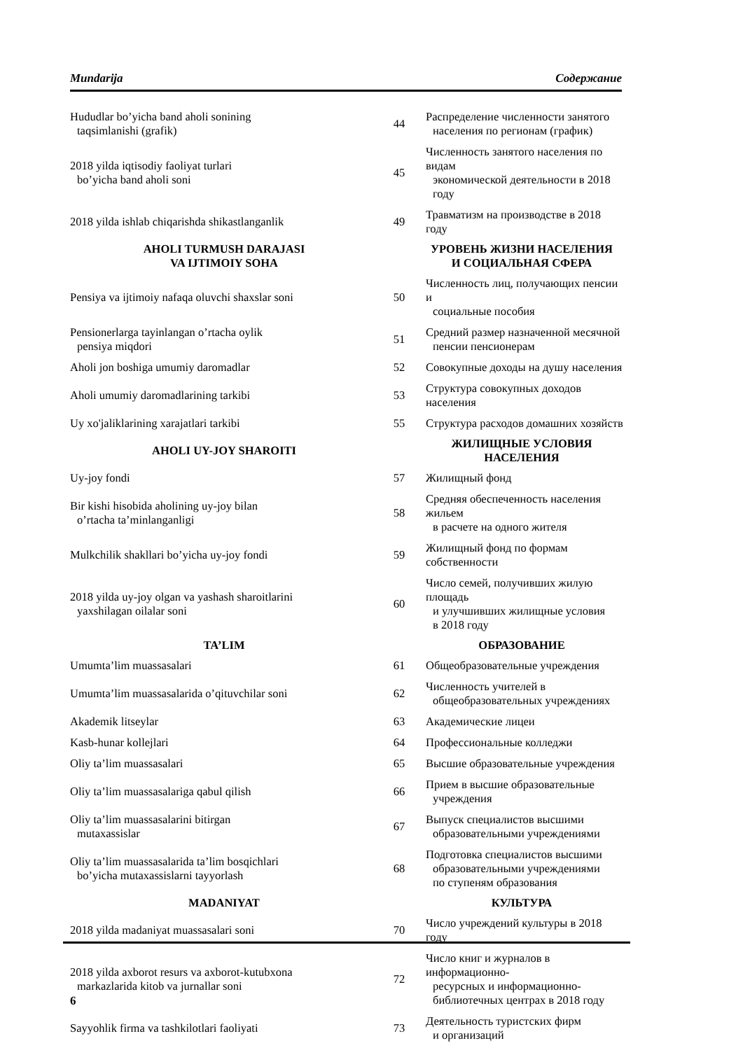Mundarija Содержание
| Hududlar bo’yicha band aholi sonining taqsimlanishi (grafik) | 44 | Распределение численности занятого населения по регионам (график) |
| 2018 yilda iqtisodiy faoliyat turlari bo’yicha band aholi soni | 45 | Численность занятого населения по видам экономической деятельности в 2018 году |
| 2018 yilda ishlab chiqarishda shikastlanganlik | 49 | Травматизм на производстве в 2018 году |
| AHOLI TURMUSH DARAJASI VA IJTIMOIY SOHA | | УРОВЕНЬ ЖИЗНИ НАСЕЛЕНИЯ И СОЦИАЛЬНАЯ СФЕРА |
| Pensiya va ijtimoiy nafaqa oluvchi shaxslar soni | 50 | Численность лиц, получающих пенсии и социальные пособия |
| Pensionerlarga tayinlangan o’rtacha oylik pensiya miqdori | 51 | Средний размер назначенной месячной пенсии пенсионерам |
| Aholi jon boshiga umumiy daromadlar | 52 | Совокупные доходы на душу населения |
| Aholi umumiy daromadlarining tarkibi | 53 | Структура совокупных доходов населения |
| Uy xo'jaliklarining xarajatlari tarkibi | 55 | Структура расходов домашних хозяйств |
| AHOLI UY-JOY SHAROITI | | ЖИЛИЩНЫЕ УСЛОВИЯ НАСЕЛЕНИЯ |
| Uy-joy fondi | 57 | Жилищный фонд |
| Bir kishi hisobida aholining uy-joy bilan o’rtacha ta’minlanganligi | 58 | Средняя обеспеченность населения жильем в расчете на одного жителя |
| Mulkchilik shakllari bo’yicha uy-joy fondi | 59 | Жилищный фонд по формам собственности |
| 2018 yilda uy-joy olgan va yashash sharoitlarini yaxshilagan oilalar soni | 60 | Число семей, получивших жилую площадь и улучшивших жилищные условия в 2018 году |
| TA’LIM | | ОБРАЗОВАНИЕ |
| Umumta’lim muassasalari | 61 | Общеобразовательные учреждения |
| Umumta’lim muassasalarida o’qituvchilar soni | 62 | Численность учителей в общеобразовательных учреждениях |
| Akademik litseylar | 63 | Академические лицеи |
| Kasb-hunar kollejlari | 64 | Профессиональные колледжи |
| Oliy ta’lim muassasalari | 65 | Высшие образовательные учреждения |
| Oliy ta’lim muassasalariga qabul qilish | 66 | Прием в высшие образовательные учреждения |
| Oliy ta’lim muassasalarini bitirgan mutaxassislar | 67 | Выпуск специалистов высшими образовательными учреждениями |
| Oliy ta’lim muassasalarida ta’lim bosqichlari bo’yicha mutaxassislarni tayyorlash | 68 | Подготовка специалистов высшими образовательными учреждениями по ступеням образования |
| MADANIYAT | | КУЛЬТУРА |
| 2018 yilda madaniyat muassasalari soni | 70 | Число учреждений культуры в 2018 году |
| 2018 yilda axborot resurs va axborot-kutubxona markazlarida kitob va jurnallar soni | 72 | Число книг и журналов в информационно- ресурсных и информационно- библиотечных центрах в 2018 году |
| Sayyohlik firma va tashkilotlari faoliyati | 73 | Деятельность туристских фирм и организаций |
6